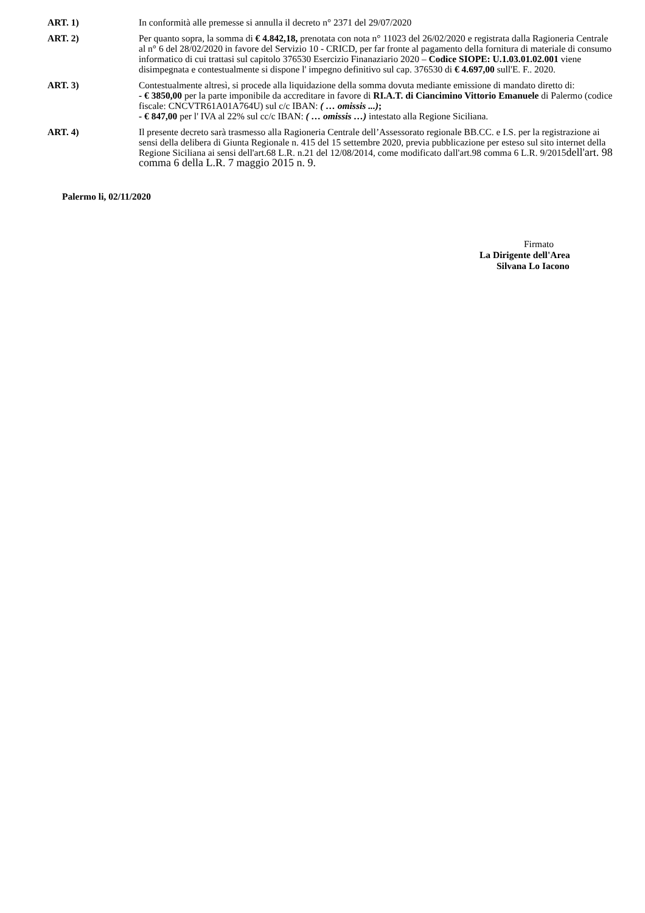ART. 1) In conformità alle premesse si annulla il decreto n° 2371 del 29/07/2020
ART. 2) Per quanto sopra, la somma di € 4.842,18, prenotata con nota n° 11023 del 26/02/2020 e registrata dalla Ragioneria Centrale al n° 6 del 28/02/2020 in favore del Servizio 10 - CRICD, per far fronte al pagamento della fornitura di materiale di consumo informatico di cui trattasi sul capitolo 376530 Esercizio Finanaziario 2020 – Codice SIOPE: U.1.03.01.02.001 viene disimpegnata e contestualmente si dispone l' impegno definitivo sul cap. 376530 di € 4.697,00 sull'E. F.. 2020.
ART. 3) Contestualmente altresì, si procede alla liquidazione della somma dovuta mediante emissione di mandato diretto di:
- € 3850,00 per la parte imponibile da accreditare in favore di RI.A.T. di Ciancimino Vittorio Emanuele di Palermo (codice fiscale: CNCVTR61A01A764U) sul c/c IBAN: ( … omissis ...);
- € 847,00 per l' IVA al 22% sul cc/c IBAN: ( … omissis …) intestato alla Regione Siciliana.
ART. 4) Il presente decreto sarà trasmesso alla Ragioneria Centrale dell’Assessorato regionale BB.CC. e I.S. per la registrazione ai sensi della delibera di Giunta Regionale n. 415 del 15 settembre 2020, previa pubblicazione per esteso sul sito internet della Regione Siciliana ai sensi dell'art.68 L.R. n.21 del 12/08/2014, come modificato dall'art.98 comma 6 L.R. 9/2015dell'art. 98 comma 6 della L.R. 7 maggio 2015 n. 9.
Palermo li, 02/11/2020
Firmato
La Dirigente dell'Area
Silvana Lo Iacono